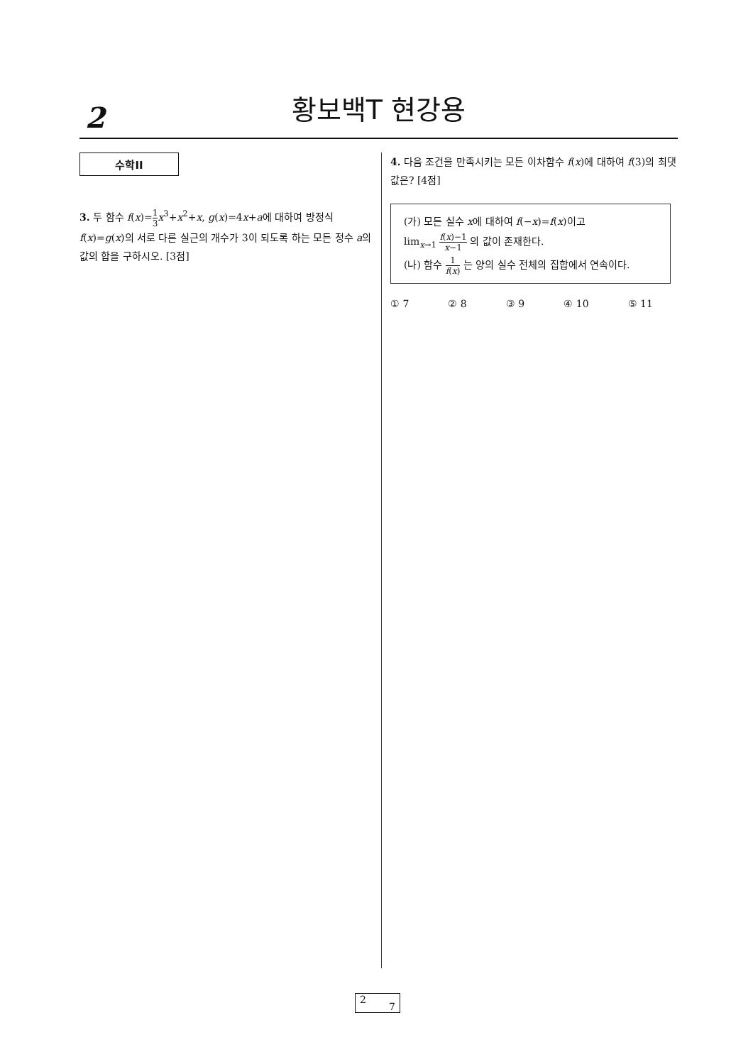2
황보백T 현강용
수학II
3. 두 함수 f(x)=1 3 x<sup>3</sup>+x<sup>2</sup>+x, g(x)=4x+a에 대하여 방정식 f(x)=g(x)의 서로 다른 실근의 개수가 3이 되도록 하는 모든 정수 a의 값의 합을 구하시오. [3점]
4. 다음 조건을 만족시키는 모든 이차함수 f(x)에 대하여 f(3)의 최댓값은? [4점]
(가) 모든 실수 x에 대하여 f(−x)=f(x)이고
lim<sub>x→1</sub> f(x)−1 x−1 의 값이 존재한다.
(나) 함수 1 f(x) 는 양의 실수 전체의 집합에서 연속이다.
① 7 ② 8 ③ 9 ④ 10 ⑤ 11
2
7